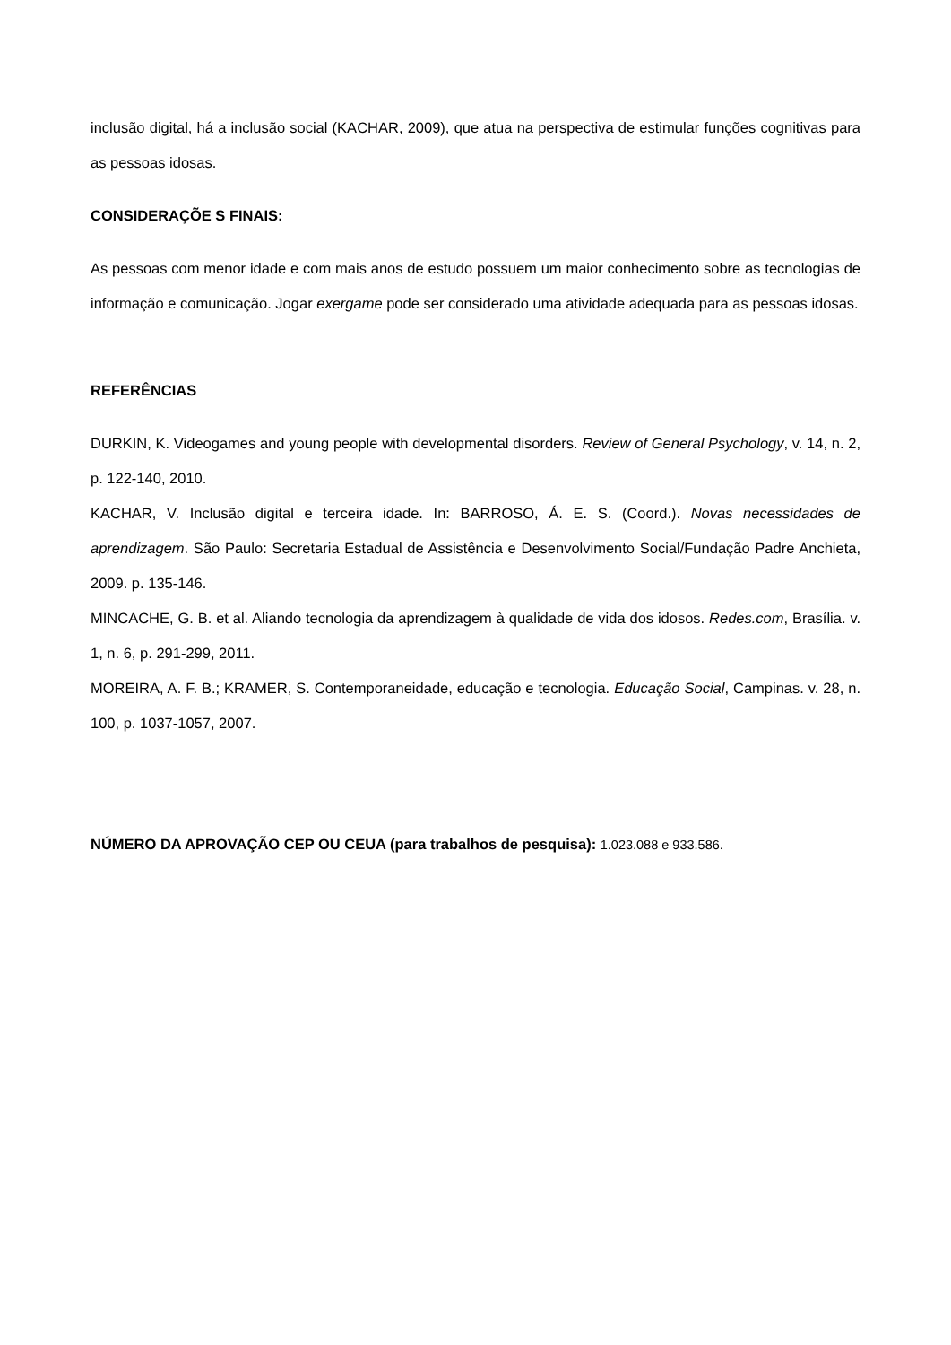inclusão digital, há a inclusão social (KACHAR, 2009), que atua na perspectiva de estimular funções cognitivas para as pessoas idosas.
CONSIDERAÇÕE S FINAIS:
As pessoas com menor idade e com mais anos de estudo possuem um maior conhecimento sobre as tecnologias de informação e comunicação. Jogar exergame pode ser considerado uma atividade adequada para as pessoas idosas.
REFERÊNCIAS
DURKIN, K. Videogames and young people with developmental disorders. Review of General Psychology, v. 14, n. 2, p. 122-140, 2010.
KACHAR, V. Inclusão digital e terceira idade. In: BARROSO, Á. E. S. (Coord.). Novas necessidades de aprendizagem. São Paulo: Secretaria Estadual de Assistência e Desenvolvimento Social/Fundação Padre Anchieta, 2009. p. 135-146.
MINCACHE, G. B. et al. Aliando tecnologia da aprendizagem à qualidade de vida dos idosos. Redes.com, Brasília. v. 1, n. 6, p. 291-299, 2011.
MOREIRA, A. F. B.; KRAMER, S. Contemporaneidade, educação e tecnologia. Educação Social, Campinas. v. 28, n. 100, p. 1037-1057, 2007.
NÚMERO DA APROVAÇÃO CEP OU CEUA (para trabalhos de pesquisa): 1.023.088 e 933.586.